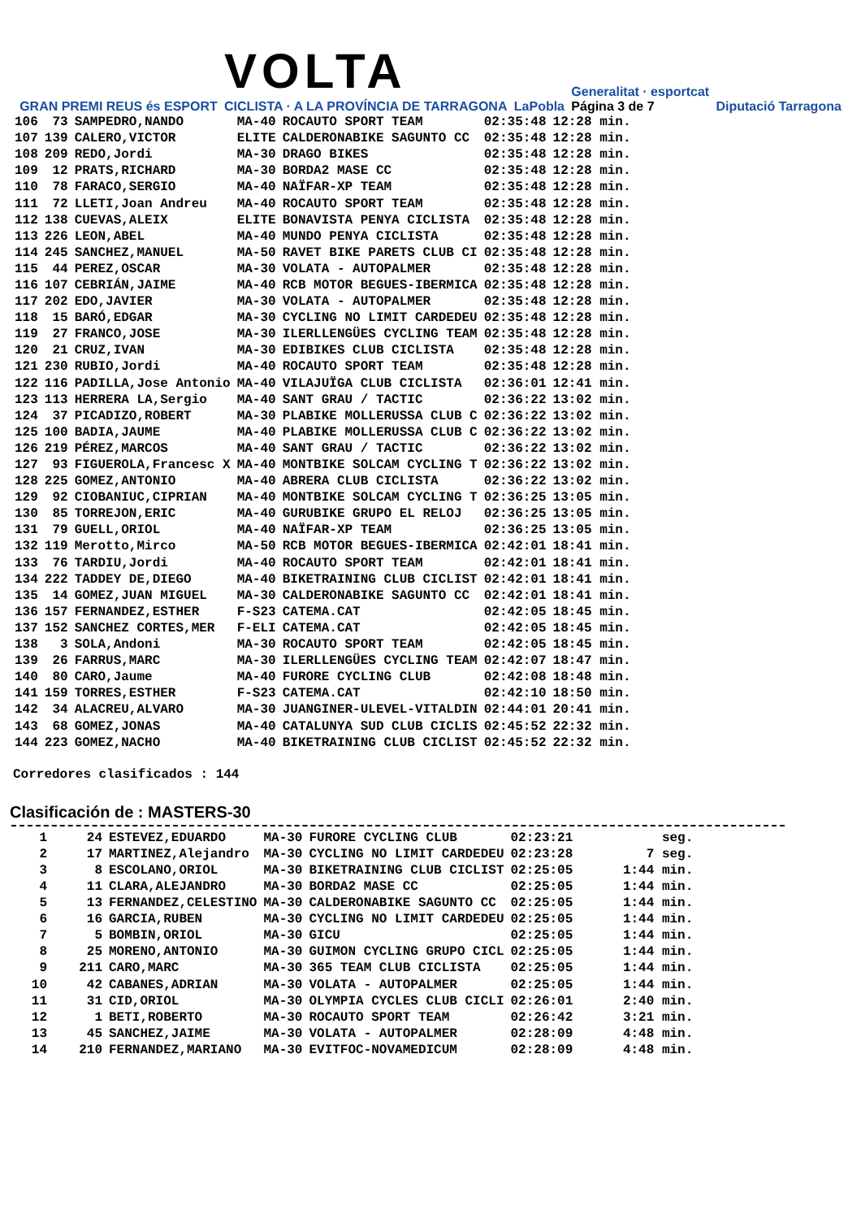GRAN PREMI REUS és ESPORT
VOLTA
CICLISTA · A LA PROVÍNCIA DE TARRAGONA
LaPobla
Generalitat · esportcat
Página 3 de 7
Diputació Tarragona
| 106 | 73 | SAMPEDRO,NANDO | MA-40 | ROCAUTO SPORT TEAM | 02:35:48 | 12:28 min. |
| 107 | 139 | CALERO,VICTOR | ELITE | CALDERONABIKE SAGUNTO CC | 02:35:48 | 12:28 min. |
| 108 | 209 | REDO,Jordi | MA-30 | DRAGO BIKES | 02:35:48 | 12:28 min. |
| 109 | 12 | PRATS,RICHARD | MA-30 | BORDA2 MASE CC | 02:35:48 | 12:28 min. |
| 110 | 78 | FARACO,SERGIO | MA-40 | NAÏFAR-XP TEAM | 02:35:48 | 12:28 min. |
| 111 | 72 | LLETI,Joan Andreu | MA-40 | ROCAUTO SPORT TEAM | 02:35:48 | 12:28 min. |
| 112 | 138 | CUEVAS,ALEIX | ELITE | BONAVISTA PENYA CICLISTA | 02:35:48 | 12:28 min. |
| 113 | 226 | LEON,ABEL | MA-40 | MUNDO PENYA CICLISTA | 02:35:48 | 12:28 min. |
| 114 | 245 | SANCHEZ,MANUEL | MA-50 | RAVET BIKE PARETS CLUB CI | 02:35:48 | 12:28 min. |
| 115 | 44 | PEREZ,OSCAR | MA-30 | VOLATA - AUTOPALMER | 02:35:48 | 12:28 min. |
| 116 | 107 | CEBRIÁN,JAIME | MA-40 | RCB MOTOR BEGUES-IBERMICA | 02:35:48 | 12:28 min. |
| 117 | 202 | EDO,JAVIER | MA-30 | VOLATA - AUTOPALMER | 02:35:48 | 12:28 min. |
| 118 | 15 | BARÓ,EDGAR | MA-30 | CYCLING NO LIMIT CARDEDEU | 02:35:48 | 12:28 min. |
| 119 | 27 | FRANCO,JOSE | MA-30 | ILERLLENGÜES CYCLING TEAM | 02:35:48 | 12:28 min. |
| 120 | 21 | CRUZ,IVAN | MA-30 | EDIBIKES CLUB CICLISTA | 02:35:48 | 12:28 min. |
| 121 | 230 | RUBIO,Jordi | MA-40 | ROCAUTO SPORT TEAM | 02:35:48 | 12:28 min. |
| 122 | 116 | PADILLA,Jose Antonio | MA-40 | VILAJUÏGA CLUB CICLISTA | 02:36:01 | 12:41 min. |
| 123 | 113 | HERRERA LA,Sergio | MA-40 | SANT GRAU / TACTIC | 02:36:22 | 13:02 min. |
| 124 | 37 | PICADIZO,ROBERT | MA-30 | PLABIKE MOLLERUSSA CLUB C | 02:36:22 | 13:02 min. |
| 125 | 100 | BADIA,JAUME | MA-40 | PLABIKE MOLLERUSSA CLUB C | 02:36:22 | 13:02 min. |
| 126 | 219 | PÉREZ,MARCOS | MA-40 | SANT GRAU / TACTIC | 02:36:22 | 13:02 min. |
| 127 | 93 | FIGUEROLA,Francesc X | MA-40 | MONTBIKE SOLCAM CYCLING T | 02:36:22 | 13:02 min. |
| 128 | 225 | GOMEZ,ANTONIO | MA-40 | ABRERA CLUB CICLISTA | 02:36:22 | 13:02 min. |
| 129 | 92 | CIOBANIUC,CIPRIAN | MA-40 | MONTBIKE SOLCAM CYCLING T | 02:36:25 | 13:05 min. |
| 130 | 85 | TORREJON,ERIC | MA-40 | GURUBIKE GRUPO EL RELOJ | 02:36:25 | 13:05 min. |
| 131 | 79 | GUELL,ORIOL | MA-40 | NAÏFAR-XP TEAM | 02:36:25 | 13:05 min. |
| 132 | 119 | Merotto,Mirco | MA-50 | RCB MOTOR BEGUES-IBERMICA | 02:42:01 | 18:41 min. |
| 133 | 76 | TARDIU,Jordi | MA-40 | ROCAUTO SPORT TEAM | 02:42:01 | 18:41 min. |
| 134 | 222 | TADDEY DE,DIEGO | MA-40 | BIKETRAINING CLUB CICLIST | 02:42:01 | 18:41 min. |
| 135 | 14 | GOMEZ,JUAN MIGUEL | MA-30 | CALDERONABIKE SAGUNTO CC | 02:42:01 | 18:41 min. |
| 136 | 157 | FERNANDEZ,ESTHER | F-S23 | CATEMA.CAT | 02:42:05 | 18:45 min. |
| 137 | 152 | SANCHEZ CORTES,MER | F-ELI | CATEMA.CAT | 02:42:05 | 18:45 min. |
| 138 | 3 | SOLA,Andoni | MA-30 | ROCAUTO SPORT TEAM | 02:42:05 | 18:45 min. |
| 139 | 26 | FARRUS,MARC | MA-30 | ILERLLENGÜES CYCLING TEAM | 02:42:07 | 18:47 min. |
| 140 | 80 | CARO,Jaume | MA-40 | FURORE CYCLING CLUB | 02:42:08 | 18:48 min. |
| 141 | 159 | TORRES,ESTHER | F-S23 | CATEMA.CAT | 02:42:10 | 18:50 min. |
| 142 | 34 | ALACREU,ALVARO | MA-30 | JUANGINER-ULEVEL-VITALDIN | 02:44:01 | 20:41 min. |
| 143 | 68 | GOMEZ,JONAS | MA-40 | CATALUNYA SUD CLUB CICLIS | 02:45:52 | 22:32 min. |
| 144 | 223 | GOMEZ,NACHO | MA-40 | BIKETRAINING CLUB CICLIST | 02:45:52 | 22:32 min. |
Corredores clasificados : 144
Clasificación de : MASTERS-30
| 1 | 24 | ESTEVEZ,EDUARDO | MA-30 | FURORE CYCLING CLUB | 02:23:21 | seg. |
| 2 | 17 | MARTINEZ,Alejandro | MA-30 | CYCLING NO LIMIT CARDEDEU | 02:23:28 | 7 seg. |
| 3 | 8 | ESCOLANO,ORIOL | MA-30 | BIKETRAINING CLUB CICLIST | 02:25:05 | 1:44 min. |
| 4 | 11 | CLARA,ALEJANDRO | MA-30 | BORDA2 MASE CC | 02:25:05 | 1:44 min. |
| 5 | 13 | FERNANDEZ,CELESTINO | MA-30 | CALDERONABIKE SAGUNTO CC | 02:25:05 | 1:44 min. |
| 6 | 16 | GARCIA,RUBEN | MA-30 | CYCLING NO LIMIT CARDEDEU | 02:25:05 | 1:44 min. |
| 7 | 5 | BOMBIN,ORIOL | MA-30 | GICU | 02:25:05 | 1:44 min. |
| 8 | 25 | MORENO,ANTONIO | MA-30 | GUIMON CYCLING GRUPO CICL | 02:25:05 | 1:44 min. |
| 9 | 211 | CARO,MARC | MA-30 | 365 TEAM CLUB CICLISTA | 02:25:05 | 1:44 min. |
| 10 | 42 | CABANES,ADRIAN | MA-30 | VOLATA - AUTOPALMER | 02:25:05 | 1:44 min. |
| 11 | 31 | CID,ORIOL | MA-30 | OLYMPIA CYCLES CLUB CICLI | 02:26:01 | 2:40 min. |
| 12 | 1 | BETI,ROBERTO | MA-30 | ROCAUTO SPORT TEAM | 02:26:42 | 3:21 min. |
| 13 | 45 | SANCHEZ,JAIME | MA-30 | VOLATA - AUTOPALMER | 02:28:09 | 4:48 min. |
| 14 | 210 | FERNANDEZ,MARIANO | MA-30 | EVITFOC-NOVAMEDICUM | 02:28:09 | 4:48 min. |